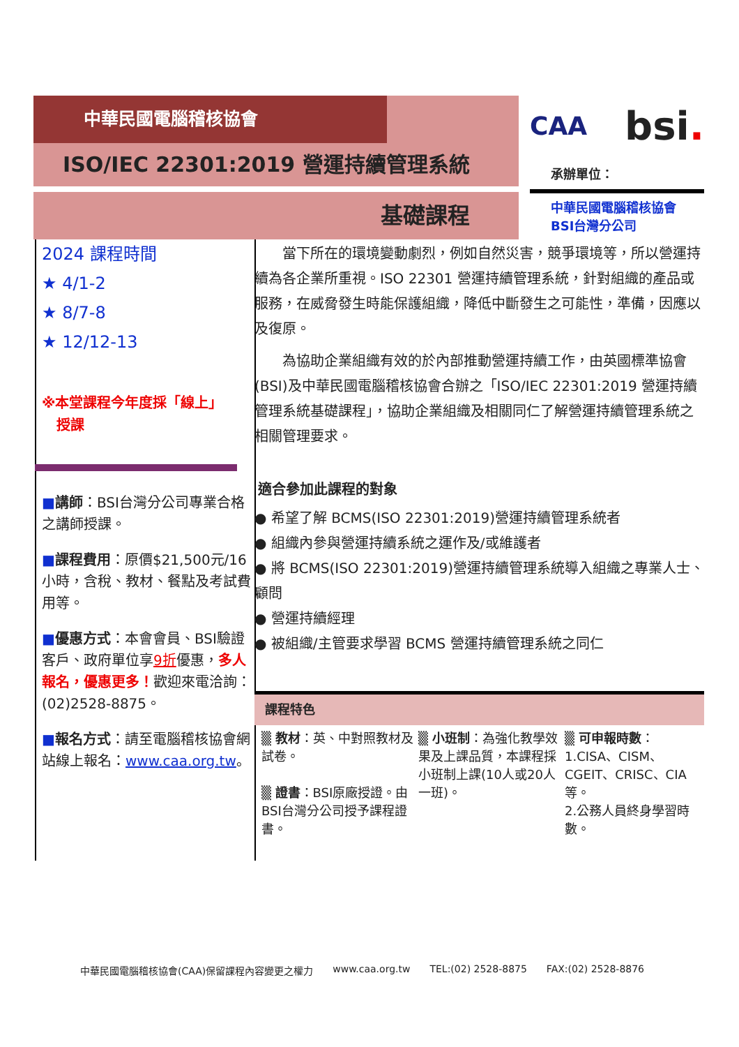中華民國電腦稽核協會
ISO/IEC 22301:2019 營運持續管理系統
基礎課程
CAA bsi.
承辦單位：
中華民國電腦稽核協會
BSI台灣分公司
2024 課程時間
★ 4/1-2
★ 8/7-8
★ 12/12-13
※本堂課程今年度採「線上」
授課
■講師：BSI台灣分公司專業合格之講師授課。
■課程費用：原價$21,500元/16小時，含稅、教材、餐點及考試費用等。
■優惠方式：本會會員、BSI驗證客戶、政府單位享9折優惠，多人報名，優惠更多！歡迎來電洽詢：(02)2528-8875。
■報名方式：請至電腦稽核協會網站線上報名：www.caa.org.tw。
當下所在的環境變動劇烈，例如自然災害，競爭環境等，所以營運持續為各企業所重視。ISO 22301 營運持續管理系統，針對組織的產品或服務，在威脅發生時能保護組織，降低中斷發生之可能性，準備，因應以及復原。
為協助企業組織有效的於內部推動營運持續工作，由英國標準協會(BSI)及中華民國電腦稽核協會合辦之「ISO/IEC 22301:2019 營運持續管理系統基礎課程」，協助企業組織及相關同仁了解營運持續管理系統之相關管理要求。
適合參加此課程的對象
● 希望了解 BCMS(ISO 22301:2019)營運持續管理系統者
● 組織內參與營運持續系統之運作及/或維護者
● 將 BCMS(ISO 22301:2019)營運持續管理系統導入組織之專業人士、顧問
● 營運持續經理
● 被組織/主管要求學習 BCMS 營運持續管理系統之同仁
課程特色
▒ 教材：英、中對照教材及試卷。
▒ 證書：BSI原廠授證。由BSI台灣分公司授予課程證書。
▒ 小班制：為強化教學效果及上課品質，本課程採小班制上課(10人或20人一班)。
▒ 可申報時數：
1.CISA、CISM、CGEIT、CRISC、CIA等。
2.公務人員終身學習時數。
中華民國電腦稽核協會(CAA)保留課程內容變更之權力 www.caa.org.tw TEL:(02) 2528-8875 FAX:(02) 2528-8876